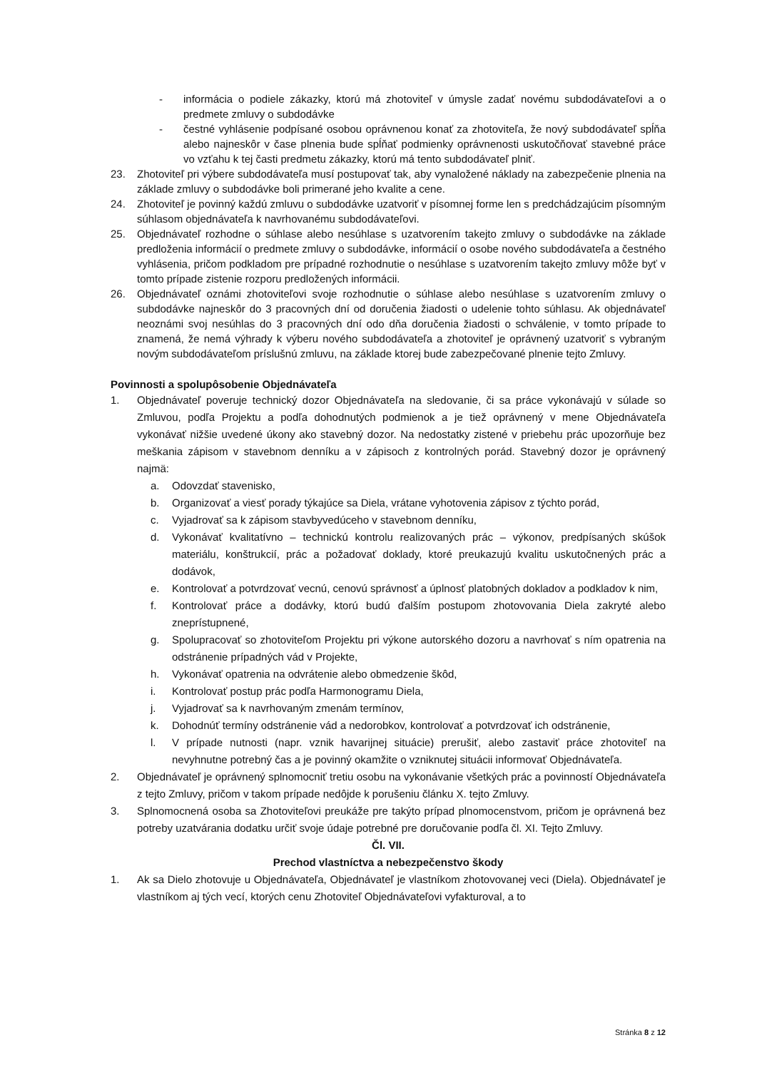- informácia o podiele zákazky, ktorú má zhotoviteľ v úmysle zadať novému subdodávateľovi a o predmete zmluvy o subdodávke
- čestné vyhlásenie podpísané osobou oprávnenou konať za zhotoviteľa, že nový subdodávateľ spĺňa alebo najneskôr v čase plnenia bude spĺňať podmienky oprávnenosti uskutočňovať stavebné práce vo vzťahu k tej časti predmetu zákazky, ktorú má tento subdodávateľ plniť.
23. Zhotoviteľ pri výbere subdodávateľa musí postupovať tak, aby vynaložené náklady na zabezpečenie plnenia na základe zmluvy o subdodávke boli primerané jeho kvalite a cene.
24. Zhotoviteľ je povinný každú zmluvu o subdodávke uzatvoriť v písomnej forme len s predchádzajúcim písomným súhlasom objednávateľa k navrhovanému subdodávateľovi.
25. Objednávateľ rozhodne o súhlase alebo nesúhlase s uzatvorením takejto zmluvy o subdodávke na základe predloženia informácií o predmete zmluvy o subdodávke, informácií o osobe nového subdodávateľa a čestného vyhlásenia, pričom podkladom pre prípadné rozhodnutie o nesúhlase s uzatvorením takejto zmluvy môže byť v tomto prípade zistenie rozporu predložených informácii.
26. Objednávateľ oznámi zhotoviteľovi svoje rozhodnutie o súhlase alebo nesúhlase s uzatvorením zmluvy o subdodávke najneskôr do 3 pracovných dní od doručenia žiadosti o udelenie tohto súhlasu. Ak objednávateľ neoznámi svoj nesúhlas do 3 pracovných dní odo dňa doručenia žiadosti o schválenie, v tomto prípade to znamená, že nemá výhrady k výberu nového subdodávateľa a zhotoviteľ je oprávnený uzatvoriť s vybraným novým subdodávateľom príslušnú zmluvu, na základe ktorej bude zabezpečované plnenie tejto Zmluvy.
Povinnosti a spolupôsobenie Objednávateľa
1. Objednávateľ poveruje technický dozor Objednávateľa na sledovanie, či sa práce vykonávajú v súlade so Zmluvou, podľa Projektu a podľa dohodnutých podmienok a je tiež oprávnený v mene Objednávateľa vykonávať nižšie uvedené úkony ako stavebný dozor. Na nedostatky zistené v priebehu prác upozorňuje bez meškania zápisom v stavebnom denníku a v zápisoch z kontrolných porád. Stavebný dozor je oprávnený najmä:
a. Odovzdať stavenisko,
b. Organizovať a viesť porady týkajúce sa Diela, vrátane vyhotovenia zápisov z týchto porád,
c. Vyjadrovať sa k zápisom stavbyvedúceho v stavebnom denníku,
d. Vykonávať kvalitatívno – technickú kontrolu realizovaných prác – výkonov, predpísaných skúšok materiálu, konštrukcií, prác a požadovať doklady, ktoré preukazujú kvalitu uskutočnených prác a dodávok,
e. Kontrolovať a potvrdzovať vecnú, cenovú správnosť a úplnosť platobných dokladov a podkladov k nim,
f. Kontrolovať práce a dodávky, ktorú budú ďalším postupom zhotovovania Diela zakryté alebo zneprístupnené,
g. Spolupracovať so zhotoviteľom Projektu pri výkone autorského dozoru a navrhovať s ním opatrenia na odstránenie prípadných vád v Projekte,
h. Vykonávať opatrenia na odvrátenie alebo obmedzenie škôd,
i. Kontrolovať postup prác podľa Harmonogramu Diela,
j. Vyjadrovať sa k navrhovaným zmenám termínov,
k. Dohodnúť termíny odstránenie vád a nedorobkov, kontrolovať a potvrdzovať ich odstránenie,
l. V prípade nutnosti (napr. vznik havarijnej situácie) prerušiť, alebo zastaviť práce zhotoviteľ na nevyhnutne potrebný čas a je povinný okamžite o vzniknutej situácii informovať Objednávateľa.
2. Objednávateľ je oprávnený splnomocniť tretiu osobu na vykonávanie všetkých prác a povinností Objednávateľa z tejto Zmluvy, pričom v takom prípade nedôjde k porušeniu článku X. tejto Zmluvy.
3. Splnomocnená osoba sa Zhotoviteľovi preukáže pre takýto prípad plnomocenstvom, pričom je oprávnená bez potreby uzatvárania dodatku určiť svoje údaje potrebné pre doručovanie podľa čl. XI. Tejto Zmluvy.
Čl. VII.
Prechod vlastníctva a nebezpečenstvo škody
1. Ak sa Dielo zhotovuje u Objednávateľa, Objednávateľ je vlastníkom zhotovovanej veci (Diela). Objednávateľ je vlastníkom aj tých vecí, ktorých cenu Zhotoviteľ Objednávateľovi vyfakturoval, a to
Stránka 8 z 12